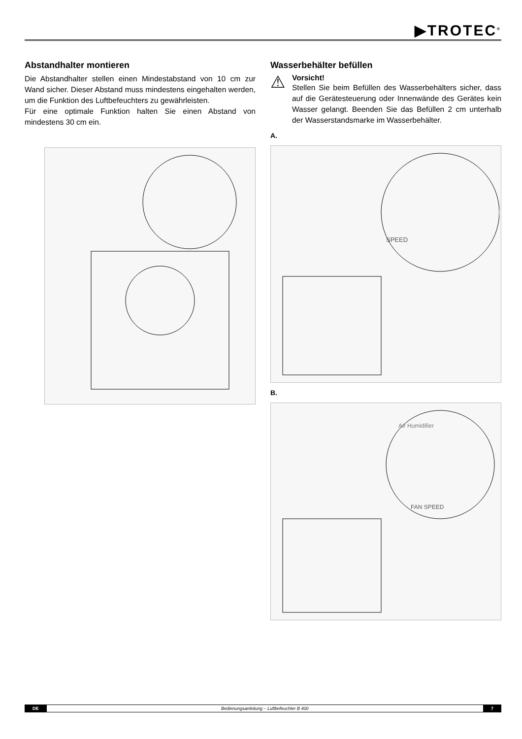▶TROTEC<sup>®</sup>
Abstandhalter montieren
Die Abstandhalter stellen einen Mindestabstand von 10 cm zur Wand sicher. Dieser Abstand muss mindestens eingehalten werden, um die Funktion des Luftbefeuchters zu gewährleisten.
Für eine optimale Funktion halten Sie einen Abstand von mindestens 30 cm ein.
Wasserbehälter befüllen
⚠
Vorsicht!
Stellen Sie beim Befüllen des Wasserbehälters sicher, dass auf die Gerätesteuerung oder Innenwände des Gerätes kein Wasser gelangt. Beenden Sie das Befüllen 2 cm unterhalb der Wasserstandsmarke im Wasserbehälter.
A.
SPEED
B.
Air Humidifier
FAN SPEED
DE Bedienungsanleitung – Luftbefeuchter B 400 7